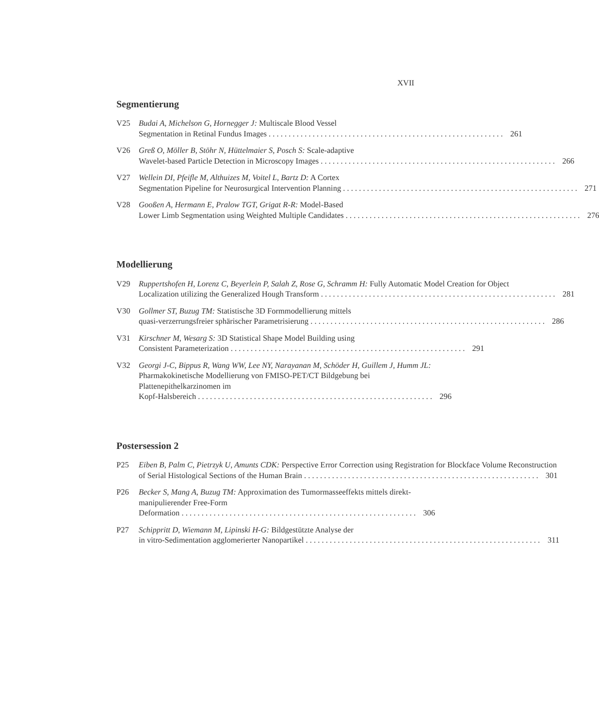XVII
Segmentierung
V25 Budai A, Michelson G, Hornegger J: Multiscale Blood Vessel
Segmentation in Retinal Fundus Images 261
V26 Greß O, Möller B, Stöhr N, Hüttelmaier S, Posch S: Scale-adaptive
Wavelet-based Particle Detection in Microscopy Images 266
V27 Wellein DI, Pfeifle M, Althuizes M, Voitel L, Bartz D: A Cortex
Segmentation Pipeline for Neurosurgical Intervention Planning 271
V28 Gooßen A, Hermann E, Pralow TGT, Grigat R-R: Model-Based
Lower Limb Segmentation using Weighted Multiple Candidates 276
Modellierung
V29 Ruppertshofen H, Lorenz C, Beyerlein P, Salah Z, Rose G, Schramm H: Fully Automatic Model Creation for Object
Localization utilizing the Generalized Hough Transform 281
V30 Gollmer ST, Buzug TM: Statistische 3D Formmodellierung mittels
quasi-verzerrungsfreier sphärischer Parametrisierung 286
V31 Kirschner M, Wesarg S: 3D Statistical Shape Model Building using
Consistent Parameterization 291
V32 Georgi J-C, Bippus R, Wang WW, Lee NY, Narayanan M, Schöder H, Guillem J, Humm JL: Pharmakokinetische Modellierung von FMISO-PET/CT Bildgebung bei Plattenepithelkarzinomen im
Kopf-Halsbereich 296
Postersession 2
P25 Eiben B, Palm C, Pietrzyk U, Amunts CDK: Perspective Error Correction using Registration for Blockface Volume Reconstruction
of Serial Histological Sections of the Human Brain 301
P26 Becker S, Mang A, Buzug TM: Approximation des Tumormasseeffekts mittels direkt-manipulierender Free-Form
Deformation 306
P27 Schippritt D, Wiemann M, Lipinski H-G: Bildgestützte Analyse der
in vitro-Sedimentation agglomerierter Nanopartikel 311